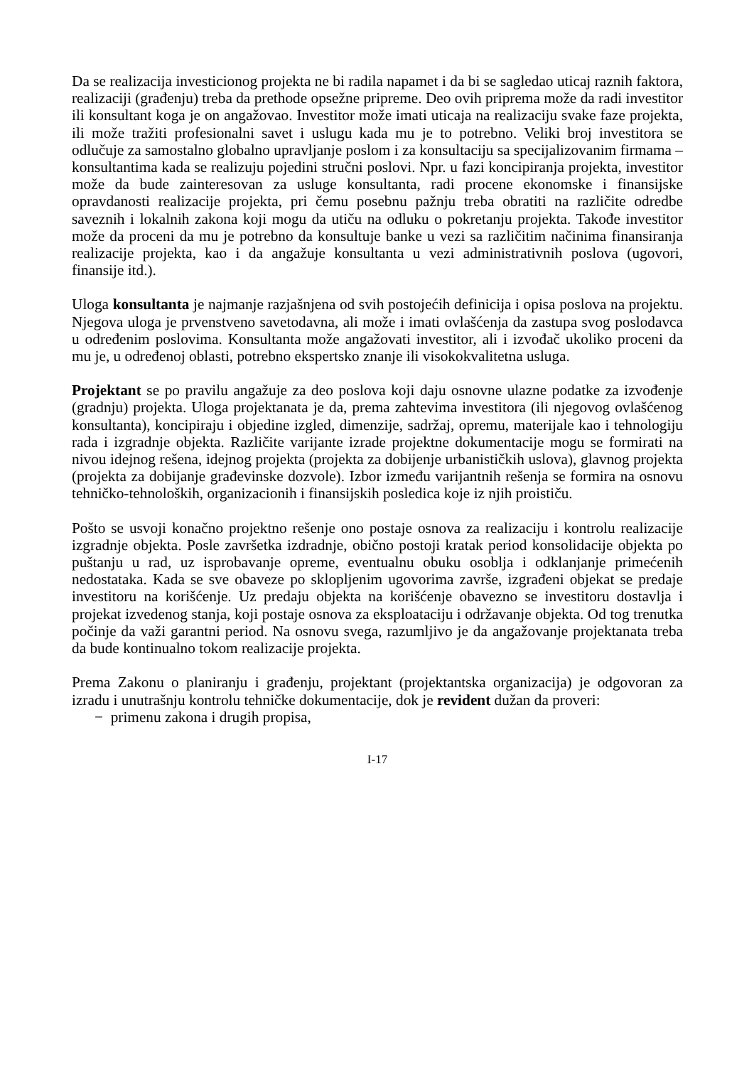Da se realizacija investicionog projekta ne bi radila napamet i da bi se sagledao uticaj raznih faktora, realizaciji (građenju) treba da prethode opsežne pripreme. Deo ovih priprema može da radi investitor ili konsultant koga je on angažovao. Investitor može imati uticaja na realizaciju svake faze projekta, ili može tražiti profesionalni savet i uslugu kada mu je to potrebno. Veliki broj investitora se odlučuje za samostalno globalno upravljanje poslom i za konsultaciju sa specijalizovanim firmama – konsultantima kada se realizuju pojedini stručni poslovi. Npr. u fazi koncipiranja projekta, investitor može da bude zainteresovan za usluge konsultanta, radi procene ekonomske i finansijske opravdanosti realizacije projekta, pri čemu posebnu pažnju treba obratiti na različite odredbe saveznih i lokalnih zakona koji mogu da utiču na odluku o pokretanju projekta. Takođe investitor može da proceni da mu je potrebno da konsultuje banke u vezi sa različitim načinima finansiranja realizacije projekta, kao i da angažuje konsultanta u vezi administrativnih poslova (ugovori, finansije itd.).
Uloga konsultanta je najmanje razjašnjena od svih postojećih definicija i opisa poslova na projektu. Njegova uloga je prvenstveno savetodavna, ali može i imati ovlašćenja da zastupa svog poslodavca u određenim poslovima. Konsultanta može angažovati investitor, ali i izvođač ukoliko proceni da mu je, u određenoj oblasti, potrebno ekspertsko znanje ili visokokvalitetna usluga.
Projektant se po pravilu angažuje za deo poslova koji daju osnovne ulazne podatke za izvođenje (gradnju) projekta. Uloga projektanata je da, prema zahtevima investitora (ili njegovog ovlašćenog konsultanta), koncipiraju i objedine izgled, dimenzije, sadržaj, opremu, materijale kao i tehnologiju rada i izgradnje objekta. Različite varijante izrade projektne dokumentacije mogu se formirati na nivou idejnog rešena, idejnog projekta (projekta za dobijenje urbanističkih uslova), glavnog projekta (projekta za dobijanje građevinske dozvole). Izbor između varijantnih rešenja se formira na osnovu tehničko-tehnoloških, organizacionih i finansijskih posledica koje iz njih proističu.
Pošto se usvoji konačno projektno rešenje ono postaje osnova za realizaciju i kontrolu realizacije izgradnje objekta. Posle završetka izdradnje, obično postoji kratak period konsolidacije objekta po puštanju u rad, uz isprobavanje opreme, eventualnu obuku osoblja i odklanjanje primećenih nedostataka. Kada se sve obaveze po sklopljenim ugovorima završe, izgrađeni objekat se predaje investitoru na korišćenje. Uz predaju objekta na korišćenje obavezno se investitoru dostavlja i projekat izvedenog stanja, koji postaje osnova za eksploataciju i održavanje objekta. Od tog trenutka počinje da važi garantni period. Na osnovu svega, razumljivo je da angažovanje projektanata treba da bude kontinualno tokom realizacije projekta.
Prema Zakonu o planiranju i građenju, projektant (projektantska organizacija) je odgovoran za izradu i unutrašnju kontrolu tehničke dokumentacije, dok je revident dužan da proveri:
− primenu zakona i drugih propisa,
I-17